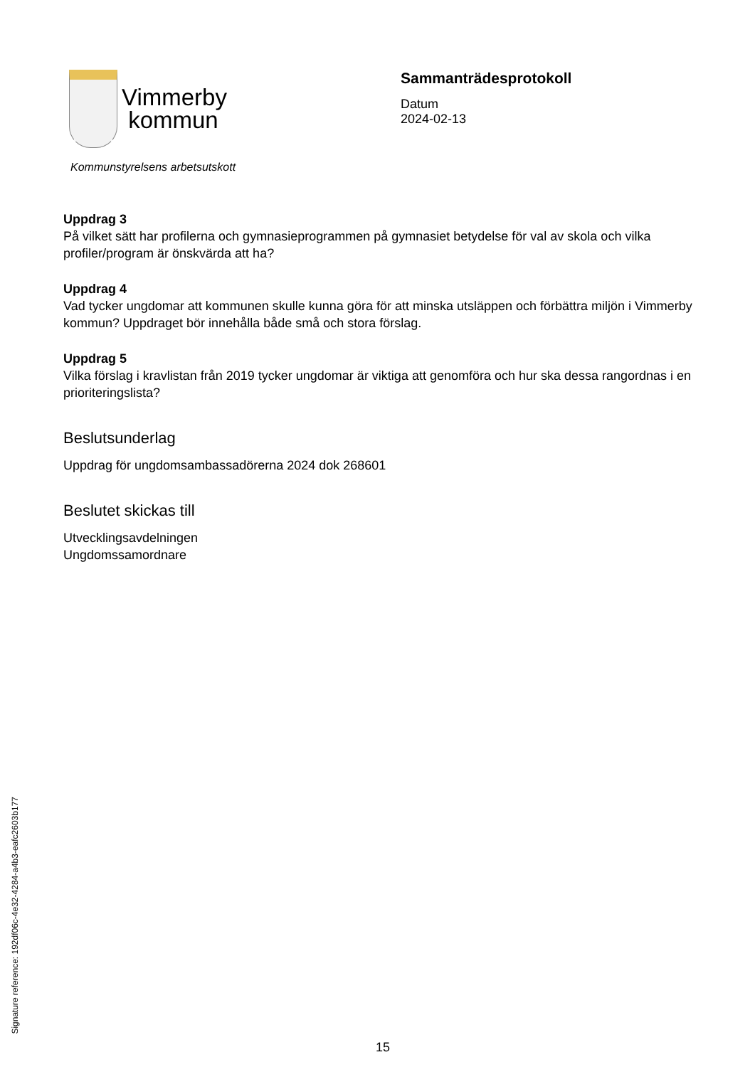Vimmerby
kommun
Kommunstyrelsens arbetsutskott
Sammanträdesprotokoll
Datum
2024-02-13
Uppdrag 3
På vilket sätt har profilerna och gymnasieprogrammen på gymnasiet betydelse för val av skola och vilka profiler/program är önskvärda att ha?
Uppdrag 4
Vad tycker ungdomar att kommunen skulle kunna göra för att minska utsläppen och förbättra miljön i Vimmerby kommun? Uppdraget bör innehålla både små och stora förslag.
Uppdrag 5
Vilka förslag i kravlistan från 2019 tycker ungdomar är viktiga att genomföra och hur ska dessa rangordnas i en prioriteringslista?
Beslutsunderlag
Uppdrag för ungdomsambassadörerna 2024 dok 268601
Beslutet skickas till
Utvecklingsavdelningen
Ungdomssamordnare
Signature reference: 192df06c-4e32-4284-a4b3-eafc2603b177
15